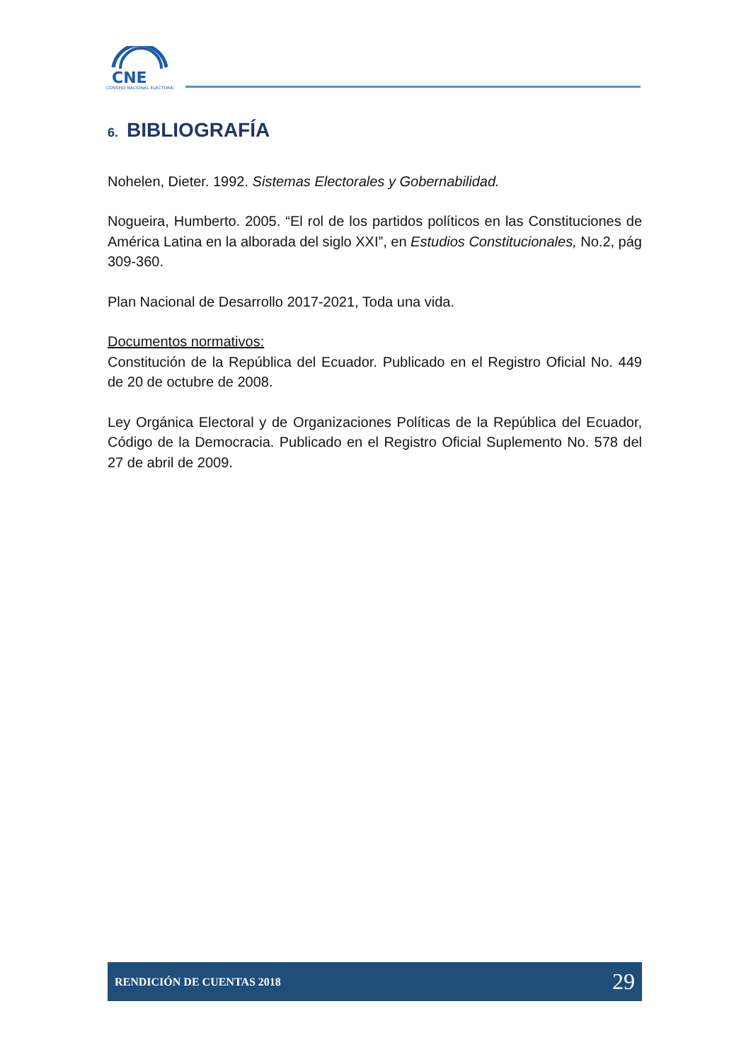CNE
CONSEJO NACIONAL ELECTORAL
6. BIBLIOGRAFÍA
Nohelen, Dieter. 1992. Sistemas Electorales y Gobernabilidad.
Nogueira, Humberto. 2005. “El rol de los partidos políticos en las Constituciones de América Latina en la alborada del siglo XXI”, en Estudios Constitucionales, No.2, pág 309-360.
Plan Nacional de Desarrollo 2017-2021, Toda una vida.
Documentos normativos:
Constitución de la República del Ecuador. Publicado en el Registro Oficial No. 449 de 20 de octubre de 2008.
Ley Orgánica Electoral y de Organizaciones Políticas de la República del Ecuador, Código de la Democracia. Publicado en el Registro Oficial Suplemento No. 578 del 27 de abril de 2009.
RENDICIÓN DE CUENTAS 2018 29